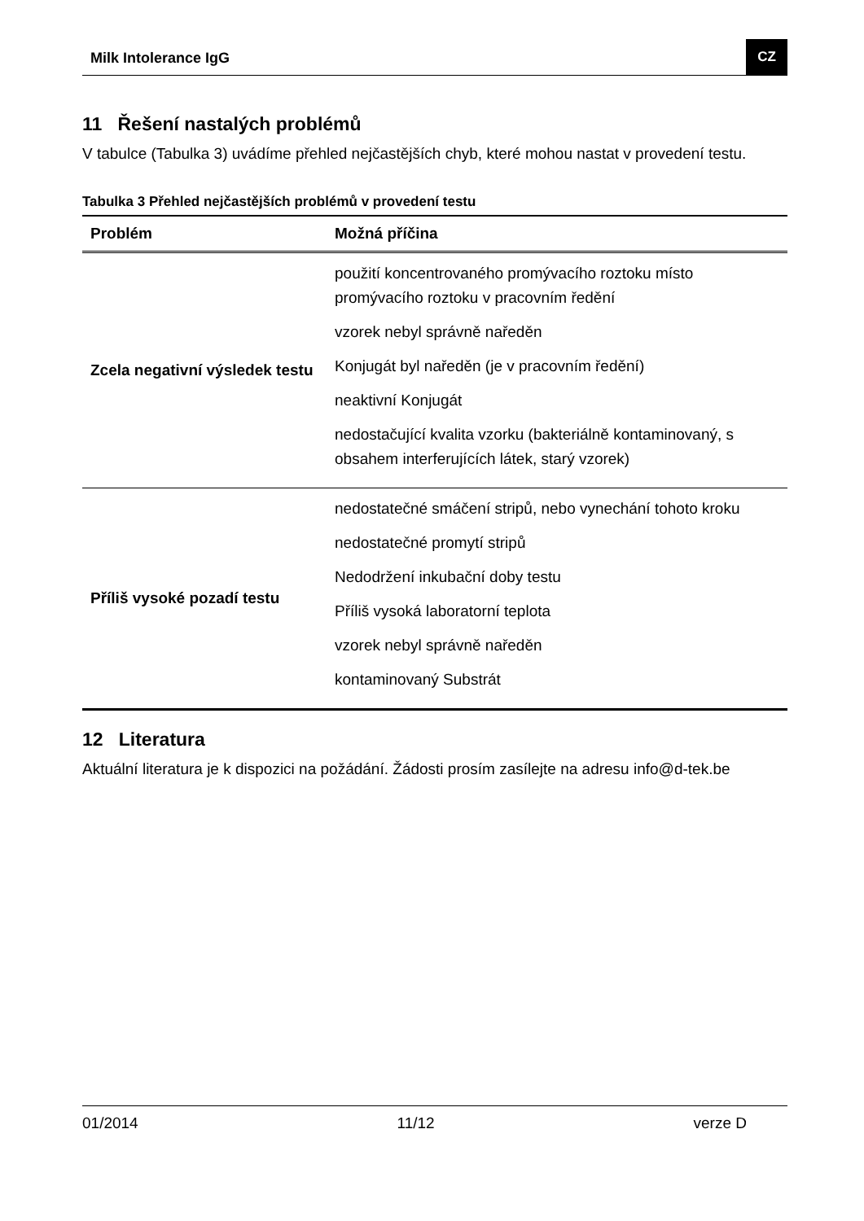Milk Intolerance IgG CZ
11 Řešení nastalých problémů
V tabulce (Tabulka 3) uvádíme přehled nejčastějších chyb, které mohou nastat v provedení testu.
Tabulka 3 Přehled nejčastějších problémů v provedení testu
| Problém | Možná příčina |
| --- | --- |
| Zcela negativní výsledek testu | použití koncentrovaného promývacího roztoku místo promývacího roztoku v pracovním ředění vzorek nebyl správně naředěn Konjugát byl naředěn (je v pracovním ředění) neaktivní Konjugát nedostačující kvalita vzorku (bakteriálně kontaminovaný, s obsahem interferujících látek, starý vzorek) |
| Příliš vysoké pozadí testu | nedostatečné smáčení stripů, nebo vynechání tohoto kroku nedostatečné promytí stripů Nedodržení inkubační doby testu Příliš vysoká laboratorní teplota vzorek nebyl správně naředěn kontaminovaný Substrát |
12 Literatura
Aktuální literatura je k dispozici na požádání. Žádosti prosím zasílejte na adresu info@d-tek.be
01/2014 11/12 verze D